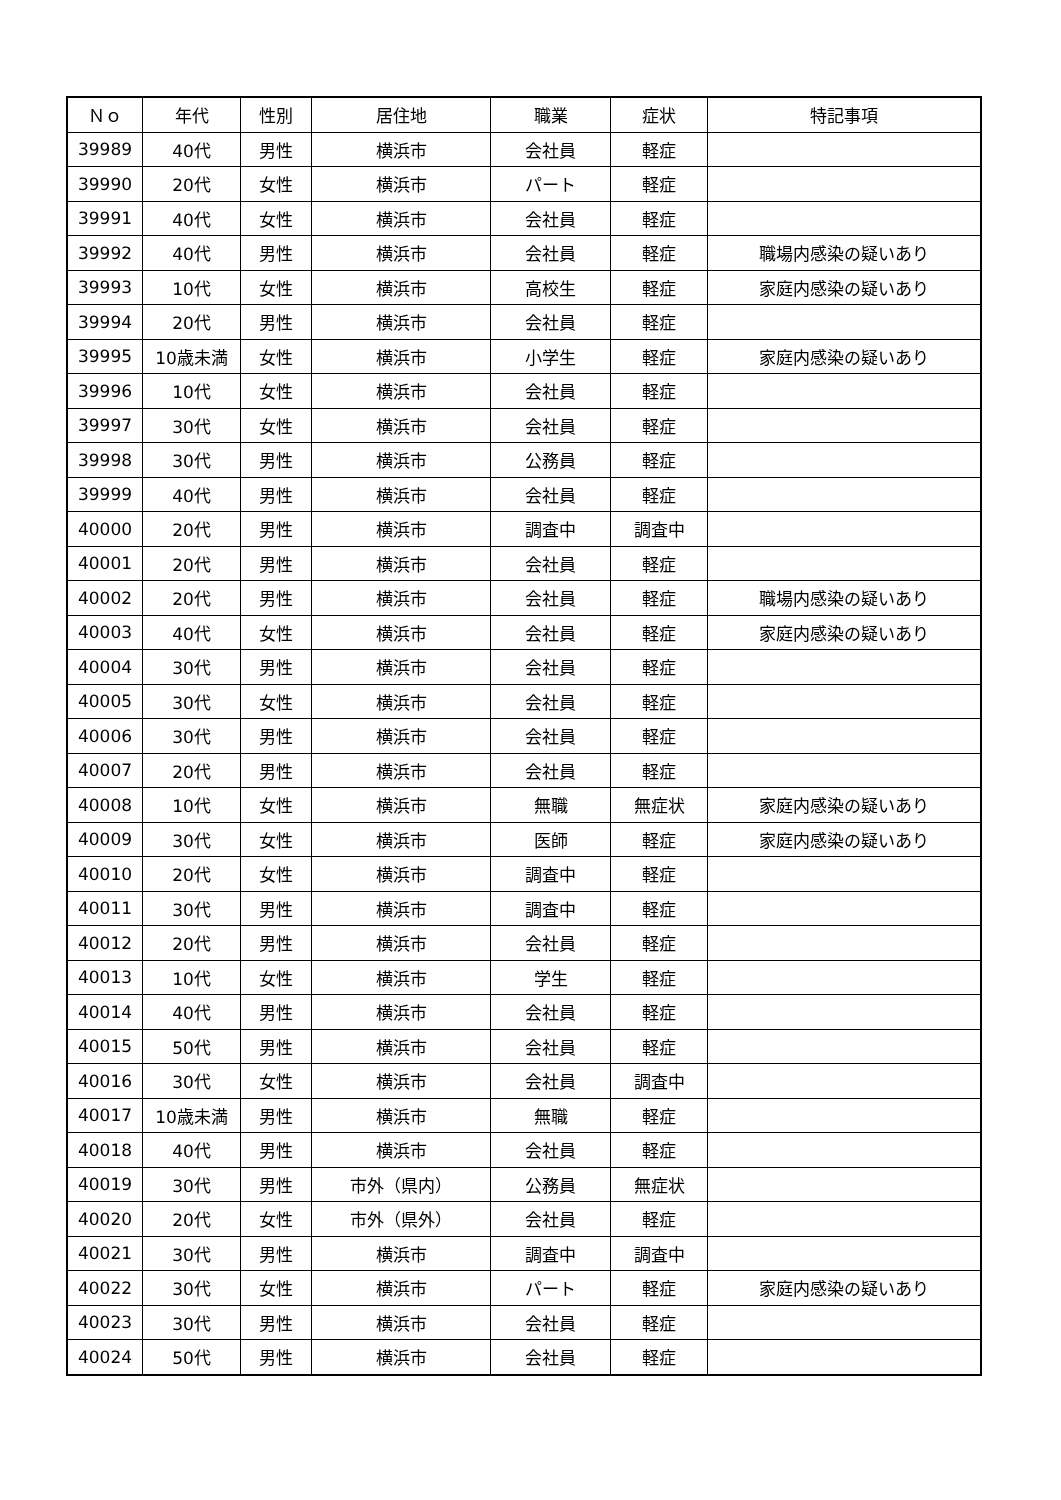| Ｎｏ | 年代 | 性別 | 居住地 | 職業 | 症状 | 特記事項 |
| --- | --- | --- | --- | --- | --- | --- |
| 39989 | 40代 | 男性 | 横浜市 | 会社員 | 軽症 | |
| 39990 | 20代 | 女性 | 横浜市 | パート | 軽症 | |
| 39991 | 40代 | 女性 | 横浜市 | 会社員 | 軽症 | |
| 39992 | 40代 | 男性 | 横浜市 | 会社員 | 軽症 | 職場内感染の疑いあり |
| 39993 | 10代 | 女性 | 横浜市 | 高校生 | 軽症 | 家庭内感染の疑いあり |
| 39994 | 20代 | 男性 | 横浜市 | 会社員 | 軽症 | |
| 39995 | 10歳未満 | 女性 | 横浜市 | 小学生 | 軽症 | 家庭内感染の疑いあり |
| 39996 | 10代 | 女性 | 横浜市 | 会社員 | 軽症 | |
| 39997 | 30代 | 女性 | 横浜市 | 会社員 | 軽症 | |
| 39998 | 30代 | 男性 | 横浜市 | 公務員 | 軽症 | |
| 39999 | 40代 | 男性 | 横浜市 | 会社員 | 軽症 | |
| 40000 | 20代 | 男性 | 横浜市 | 調査中 | 調査中 | |
| 40001 | 20代 | 男性 | 横浜市 | 会社員 | 軽症 | |
| 40002 | 20代 | 男性 | 横浜市 | 会社員 | 軽症 | 職場内感染の疑いあり |
| 40003 | 40代 | 女性 | 横浜市 | 会社員 | 軽症 | 家庭内感染の疑いあり |
| 40004 | 30代 | 男性 | 横浜市 | 会社員 | 軽症 | |
| 40005 | 30代 | 女性 | 横浜市 | 会社員 | 軽症 | |
| 40006 | 30代 | 男性 | 横浜市 | 会社員 | 軽症 | |
| 40007 | 20代 | 男性 | 横浜市 | 会社員 | 軽症 | |
| 40008 | 10代 | 女性 | 横浜市 | 無職 | 無症状 | 家庭内感染の疑いあり |
| 40009 | 30代 | 女性 | 横浜市 | 医師 | 軽症 | 家庭内感染の疑いあり |
| 40010 | 20代 | 女性 | 横浜市 | 調査中 | 軽症 | |
| 40011 | 30代 | 男性 | 横浜市 | 調査中 | 軽症 | |
| 40012 | 20代 | 男性 | 横浜市 | 会社員 | 軽症 | |
| 40013 | 10代 | 女性 | 横浜市 | 学生 | 軽症 | |
| 40014 | 40代 | 男性 | 横浜市 | 会社員 | 軽症 | |
| 40015 | 50代 | 男性 | 横浜市 | 会社員 | 軽症 | |
| 40016 | 30代 | 女性 | 横浜市 | 会社員 | 調査中 | |
| 40017 | 10歳未満 | 男性 | 横浜市 | 無職 | 軽症 | |
| 40018 | 40代 | 男性 | 横浜市 | 会社員 | 軽症 | |
| 40019 | 30代 | 男性 | 市外（県内） | 公務員 | 無症状 | |
| 40020 | 20代 | 女性 | 市外（県外） | 会社員 | 軽症 | |
| 40021 | 30代 | 男性 | 横浜市 | 調査中 | 調査中 | |
| 40022 | 30代 | 女性 | 横浜市 | パート | 軽症 | 家庭内感染の疑いあり |
| 40023 | 30代 | 男性 | 横浜市 | 会社員 | 軽症 | |
| 40024 | 50代 | 男性 | 横浜市 | 会社員 | 軽症 | |